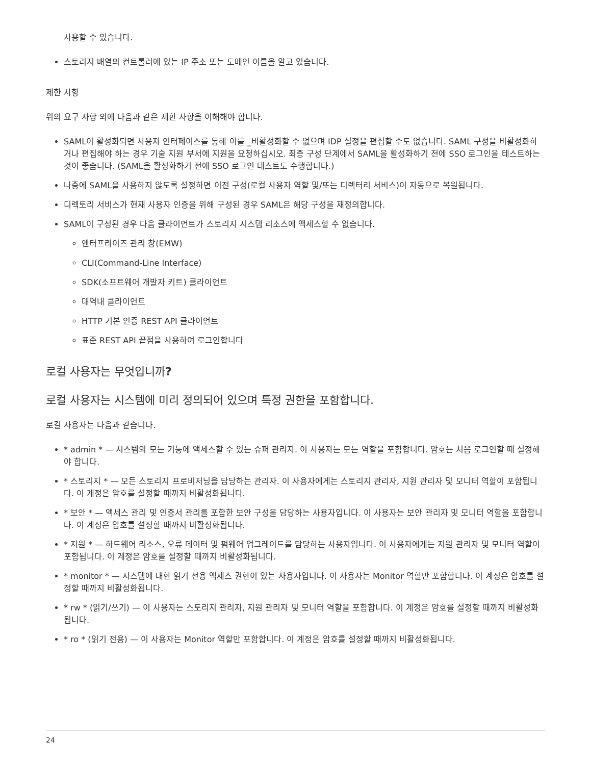사용할 수 있습니다.
스토리지 배열의 컨트롤러에 있는 IP 주소 또는 도메인 이름을 알고 있습니다.
제한 사항
위의 요구 사항 외에 다음과 같은 제한 사항을 이해해야 합니다.
SAML이 활성화되면 사용자 인터페이스를 통해 이를 _비활성화할 수 없으며 IDP 설정을 편집할 수도 없습니다. SAML 구성을 비활성화하거나 편집해야 하는 경우 기술 지원 부서에 지원을 요청하십시오. 최종 구성 단계에서 SAML을 활성화하기 전에 SSO 로그인을 테스트하는 것이 좋습니다. (SAML을 활성화하기 전에 SSO 로그인 테스트도 수행합니다.)
나중에 SAML을 사용하지 않도록 설정하면 이전 구성(로컬 사용자 역할 및/또는 디렉터리 서비스)이 자동으로 복원됩니다.
디렉토리 서비스가 현재 사용자 인증을 위해 구성된 경우 SAML은 해당 구성을 재정의합니다.
SAML이 구성된 경우 다음 클라이언트가 스토리지 시스템 리소스에 액세스할 수 없습니다.
엔터프라이즈 관리 창(EMW)
CLI(Command-Line Interface)
SDK(소프트웨어 개발자 키트) 클라이언트
대역내 클라이언트
HTTP 기본 인증 REST API 클라이언트
표준 REST API 끝점을 사용하여 로그인합니다
로컬 사용자는 무엇입니까?
로컬 사용자는 시스템에 미리 정의되어 있으며 특정 권한을 포함합니다.
로컬 사용자는 다음과 같습니다.
* admin * — 시스템의 모든 기능에 액세스할 수 있는 슈퍼 관리자. 이 사용자는 모든 역할을 포함합니다. 암호는 처음 로그인할 때 설정해야 합니다.
* 스토리지 * — 모든 스토리지 프로비저닝을 담당하는 관리자. 이 사용자에게는 스토리지 관리자, 지원 관리자 및 모니터 역할이 포함됩니다. 이 계정은 암호를 설정할 때까지 비활성화됩니다.
* 보안 * — 액세스 관리 및 인증서 관리를 포함한 보안 구성을 담당하는 사용자입니다. 이 사용자는 보안 관리자 및 모니터 역할을 포함합니다. 이 계정은 암호를 설정할 때까지 비활성화됩니다.
* 지원 * — 하드웨어 리소스, 오류 데이터 및 펌웨어 업그레이드를 담당하는 사용자입니다. 이 사용자에게는 지원 관리자 및 모니터 역할이 포함됩니다. 이 계정은 암호를 설정할 때까지 비활성화됩니다.
* monitor * — 시스템에 대한 읽기 전용 액세스 권한이 있는 사용자입니다. 이 사용자는 Monitor 역할만 포함합니다. 이 계정은 암호를 설정할 때까지 비활성화됩니다.
* rw * (읽기/쓰기) — 이 사용자는 스토리지 관리자, 지원 관리자 및 모니터 역할을 포함합니다. 이 계정은 암호를 설정할 때까지 비활성화됩니다.
* ro * (읽기 전용) — 이 사용자는 Monitor 역할만 포함합니다. 이 계정은 암호를 설정할 때까지 비활성화됩니다.
24